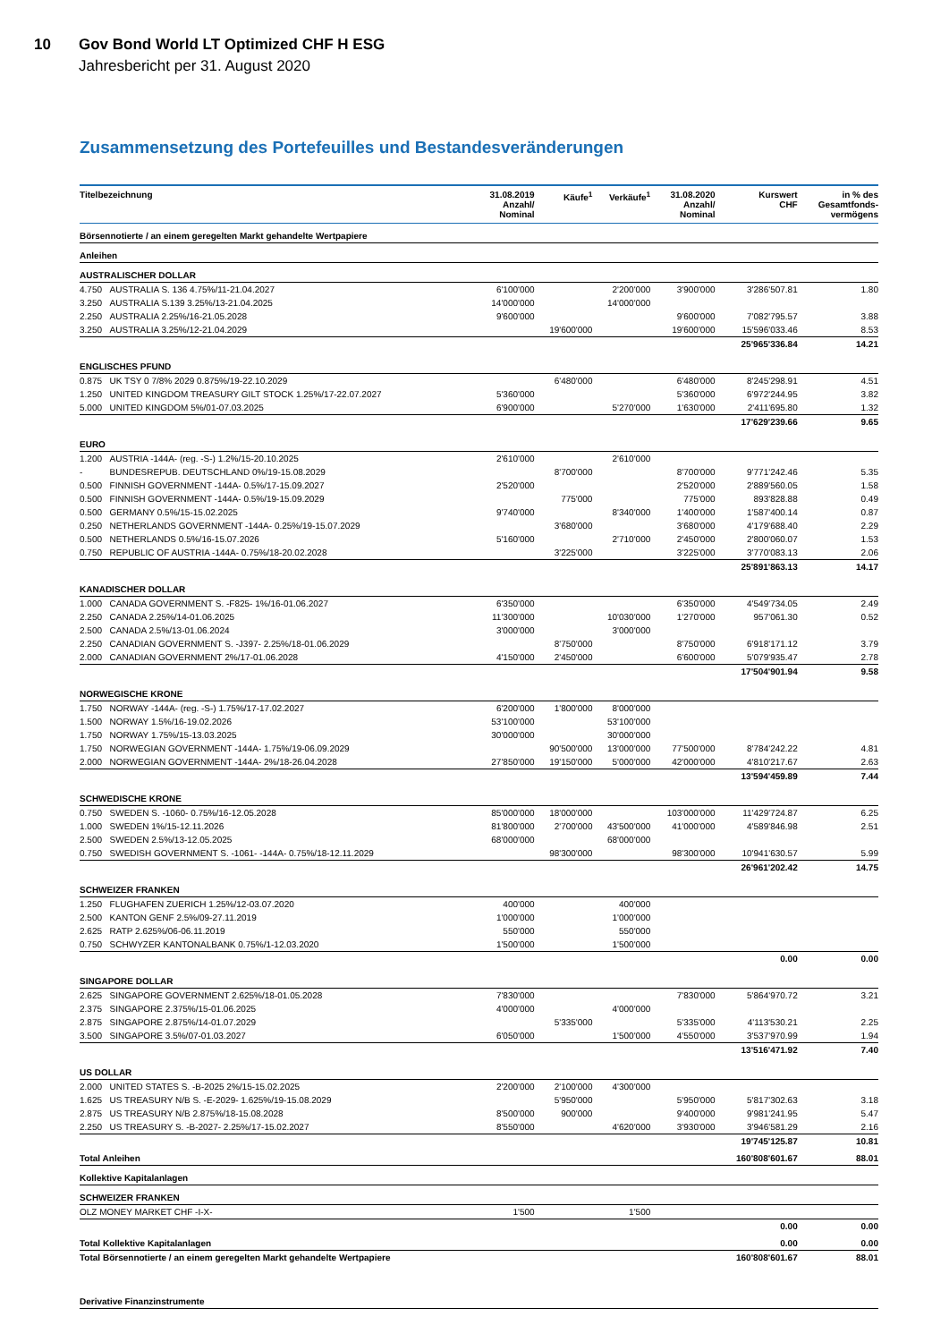10 Gov Bond World LT Optimized CHF H ESG
Jahresbericht per 31. August 2020
Zusammensetzung des Portefeuilles und Bestandesveränderungen
| Titelbezeichnung | | 31.08.2019 Anzahl/ Nominal | Käufe<sup>1</sup> | Verkäufe<sup>1</sup> | 31.08.2020 Anzahl/ Nominal | Kurswert CHF | in % des Gesamtfonds- vermögens |
| --- | --- | --- | --- | --- | --- | --- | --- |
| Börsennotierte / an einem geregelten Markt gehandelte Wertpapiere | | | | | | | |
| Anleihen | | | | | | | |
| AUSTRALISCHER DOLLAR | | | | | | | |
| 4.750 | AUSTRALIA S. 136 4.75%/11-21.04.2027 | 6'100'000 | | 2'200'000 | 3'900'000 | 3'286'507.81 | 1.80 |
| 3.250 | AUSTRALIA S.139 3.25%/13-21.04.2025 | 14'000'000 | | 14'000'000 | | | |
| 2.250 | AUSTRALIA 2.25%/16-21.05.2028 | 9'600'000 | | | 9'600'000 | 7'082'795.57 | 3.88 |
| 3.250 | AUSTRALIA 3.25%/12-21.04.2029 | | 19'600'000 | | 19'600'000 | 15'596'033.46 | 8.53 |
| | | | | | | 25'965'336.84 | 14.21 |
| ENGLISCHES PFUND | | | | | | | |
| 0.875 | UK TSY 0 7/8% 2029 0.875%/19-22.10.2029 | | 6'480'000 | | 6'480'000 | 8'245'298.91 | 4.51 |
| 1.250 | UNITED KINGDOM TREASURY GILT STOCK 1.25%/17-22.07.2027 | 5'360'000 | | | 5'360'000 | 6'972'244.95 | 3.82 |
| 5.000 | UNITED KINGDOM 5%/01-07.03.2025 | 6'900'000 | | 5'270'000 | 1'630'000 | 2'411'695.80 | 1.32 |
| | | | | | | 17'629'239.66 | 9.65 |
| EURO | | | | | | | |
| 1.200 | AUSTRIA -144A- (reg. -S-) 1.2%/15-20.10.2025 | 2'610'000 | | 2'610'000 | | | |
| - | BUNDESREPUB. DEUTSCHLAND 0%/19-15.08.2029 | | 8'700'000 | | 8'700'000 | 9'771'242.46 | 5.35 |
| 0.500 | FINNISH GOVERNMENT -144A- 0.5%/17-15.09.2027 | 2'520'000 | | | 2'520'000 | 2'889'560.05 | 1.58 |
| 0.500 | FINNISH GOVERNMENT -144A- 0.5%/19-15.09.2029 | | 775'000 | | 775'000 | 893'828.88 | 0.49 |
| 0.500 | GERMANY 0.5%/15-15.02.2025 | 9'740'000 | | 8'340'000 | 1'400'000 | 1'587'400.14 | 0.87 |
| 0.250 | NETHERLANDS GOVERNMENT -144A- 0.25%/19-15.07.2029 | | 3'680'000 | | 3'680'000 | 4'179'688.40 | 2.29 |
| 0.500 | NETHERLANDS 0.5%/16-15.07.2026 | 5'160'000 | | 2'710'000 | 2'450'000 | 2'800'060.07 | 1.53 |
| 0.750 | REPUBLIC OF AUSTRIA -144A- 0.75%/18-20.02.2028 | | 3'225'000 | | 3'225'000 | 3'770'083.13 | 2.06 |
| | | | | | | 25'891'863.13 | 14.17 |
| KANADISCHER DOLLAR | | | | | | | |
| 1.000 | CANADA GOVERNMENT S. -F825- 1%/16-01.06.2027 | 6'350'000 | | | 6'350'000 | 4'549'734.05 | 2.49 |
| 2.250 | CANADA 2.25%/14-01.06.2025 | 11'300'000 | | 10'030'000 | 1'270'000 | 957'061.30 | 0.52 |
| 2.500 | CANADA 2.5%/13-01.06.2024 | 3'000'000 | | 3'000'000 | | | |
| 2.250 | CANADIAN GOVERNMENT S. -J397- 2.25%/18-01.06.2029 | | 8'750'000 | | 8'750'000 | 6'918'171.12 | 3.79 |
| 2.000 | CANADIAN GOVERNMENT 2%/17-01.06.2028 | 4'150'000 | 2'450'000 | | 6'600'000 | 5'079'935.47 | 2.78 |
| | | | | | | 17'504'901.94 | 9.58 |
| NORWEGISCHE KRONE | | | | | | | |
| 1.750 | NORWAY -144A- (reg. -S-) 1.75%/17-17.02.2027 | 6'200'000 | 1'800'000 | 8'000'000 | | | |
| 1.500 | NORWAY 1.5%/16-19.02.2026 | 53'100'000 | | 53'100'000 | | | |
| 1.750 | NORWAY 1.75%/15-13.03.2025 | 30'000'000 | | 30'000'000 | | | |
| 1.750 | NORWEGIAN GOVERNMENT -144A- 1.75%/19-06.09.2029 | | 90'500'000 | 13'000'000 | 77'500'000 | 8'784'242.22 | 4.81 |
| 2.000 | NORWEGIAN GOVERNMENT -144A- 2%/18-26.04.2028 | 27'850'000 | 19'150'000 | 5'000'000 | 42'000'000 | 4'810'217.67 | 2.63 |
| | | | | | | 13'594'459.89 | 7.44 |
| SCHWEDISCHE KRONE | | | | | | | |
| 0.750 | SWEDEN S. -1060- 0.75%/16-12.05.2028 | 85'000'000 | 18'000'000 | | 103'000'000 | 11'429'724.87 | 6.25 |
| 1.000 | SWEDEN 1%/15-12.11.2026 | 81'800'000 | 2'700'000 | 43'500'000 | 41'000'000 | 4'589'846.98 | 2.51 |
| 2.500 | SWEDEN 2.5%/13-12.05.2025 | 68'000'000 | | 68'000'000 | | | |
| 0.750 | SWEDISH GOVERNMENT S. -1061- -144A- 0.75%/18-12.11.2029 | | 98'300'000 | | 98'300'000 | 10'941'630.57 | 5.99 |
| | | | | | | 26'961'202.42 | 14.75 |
| SCHWEIZER FRANKEN | | | | | | | |
| 1.250 | FLUGHAFEN ZUERICH 1.25%/12-03.07.2020 | 400'000 | | 400'000 | | | |
| 2.500 | KANTON GENF 2.5%/09-27.11.2019 | 1'000'000 | | 1'000'000 | | | |
| 2.625 | RATP 2.625%/06-06.11.2019 | 550'000 | | 550'000 | | | |
| 0.750 | SCHWYZER KANTONALBANK 0.75%/1-12.03.2020 | 1'500'000 | | 1'500'000 | | | |
| | | | | | | 0.00 | 0.00 |
| SINGAPORE DOLLAR | | | | | | | |
| 2.625 | SINGAPORE GOVERNMENT 2.625%/18-01.05.2028 | 7'830'000 | | | 7'830'000 | 5'864'970.72 | 3.21 |
| 2.375 | SINGAPORE 2.375%/15-01.06.2025 | 4'000'000 | | 4'000'000 | | | |
| 2.875 | SINGAPORE 2.875%/14-01.07.2029 | | 5'335'000 | | 5'335'000 | 4'113'530.21 | 2.25 |
| 3.500 | SINGAPORE 3.5%/07-01.03.2027 | 6'050'000 | | 1'500'000 | 4'550'000 | 3'537'970.99 | 1.94 |
| | | | | | | 13'516'471.92 | 7.40 |
| US DOLLAR | | | | | | | |
| 2.000 | UNITED STATES S. -B-2025 2%/15-15.02.2025 | 2'200'000 | 2'100'000 | 4'300'000 | | | |
| 1.625 | US TREASURY N/B S. -E-2029- 1.625%/19-15.08.2029 | | 5'950'000 | | 5'950'000 | 5'817'302.63 | 3.18 |
| 2.875 | US TREASURY N/B 2.875%/18-15.08.2028 | 8'500'000 | 900'000 | | 9'400'000 | 9'981'241.95 | 5.47 |
| 2.250 | US TREASURY S. -B-2027- 2.25%/17-15.02.2027 | 8'550'000 | | 4'620'000 | 3'930'000 | 3'946'581.29 | 2.16 |
| | | | | | | 19'745'125.87 | 10.81 |
| Total Anleihen | | | | | | 160'808'601.67 | 88.01 |
| Kollektive Kapitalanlagen | | | | | | | |
| SCHWEIZER FRANKEN | | | | | | | |
| OLZ MONEY MARKET CHF -I-X- | | 1'500 | | 1'500 | | | |
| | | | | | | 0.00 | 0.00 |
| Total Kollektive Kapitalanlagen | | | | | | 0.00 | 0.00 |
| Total Börsennotierte / an einem geregelten Markt gehandelte Wertpapiere | | | | | | 160'808'601.67 | 88.01 |
| Derivative Finanzinstrumente | | | | | | | |